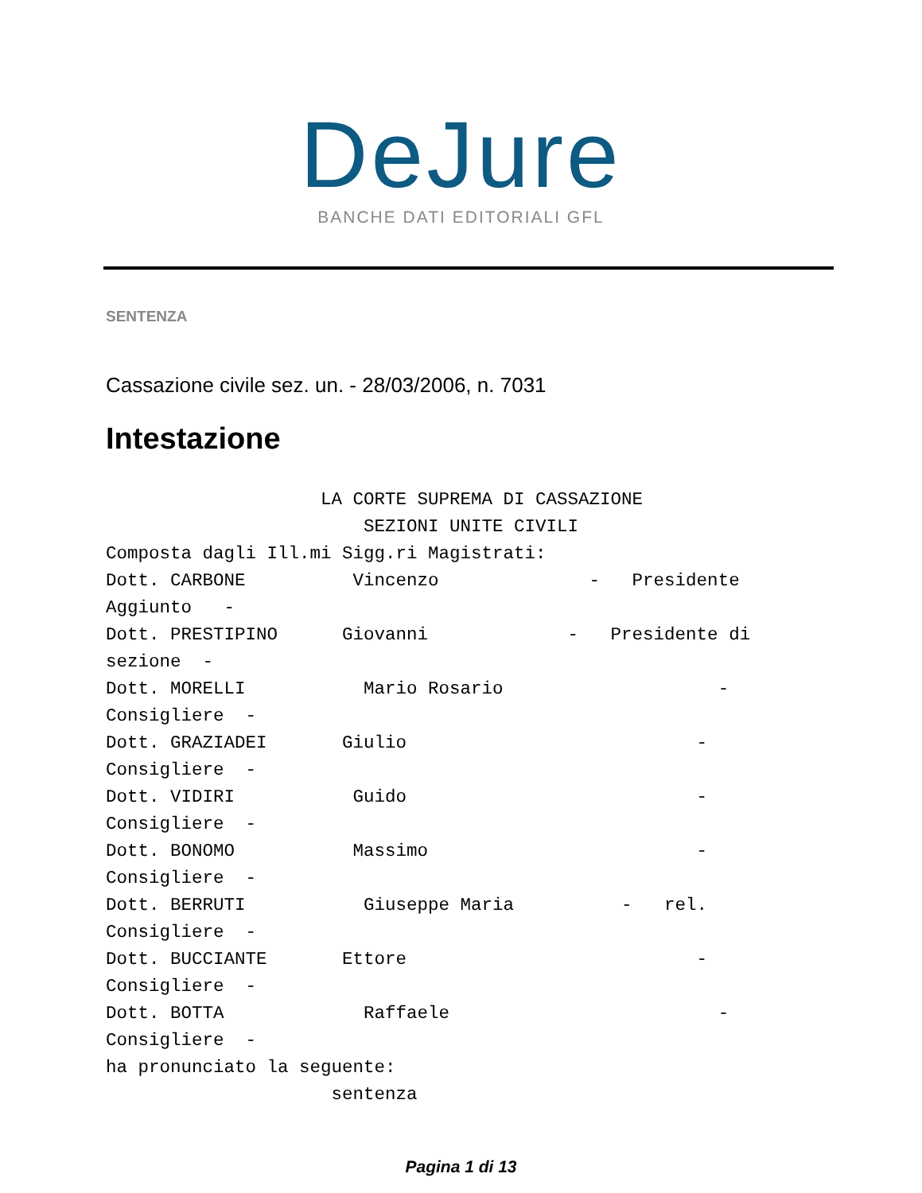DeJure
BANCHE DATI EDITORIALI GFL
SENTENZA
Cassazione civile sez. un. - 28/03/2006, n. 7031
Intestazione
                    LA CORTE SUPREMA DI CASSAZIONE
                        SEZIONI UNITE CIVILI
Composta dagli Ill.mi Sigg.ri Magistrati:
Dott. CARBONE          Vincenzo              -   Presidente
Aggiunto   -
Dott. PRESTIPINO      Giovanni             -   Presidente di
sezione  -
Dott. MORELLI           Mario Rosario                    -
Consigliere  -
Dott. GRAZIADEI       Giulio                           -
Consigliere  -
Dott. VIDIRI           Guido                           -
Consigliere  -
Dott. BONOMO           Massimo                         -
Consigliere  -
Dott. BERRUTI           Giuseppe Maria          -   rel.
Consigliere  -
Dott. BUCCIANTE       Ettore                           -
Consigliere  -
Dott. BOTTA             Raffaele                         -
Consigliere  -
ha pronunciato la seguente:
                     sentenza
Pagina 1 di 13